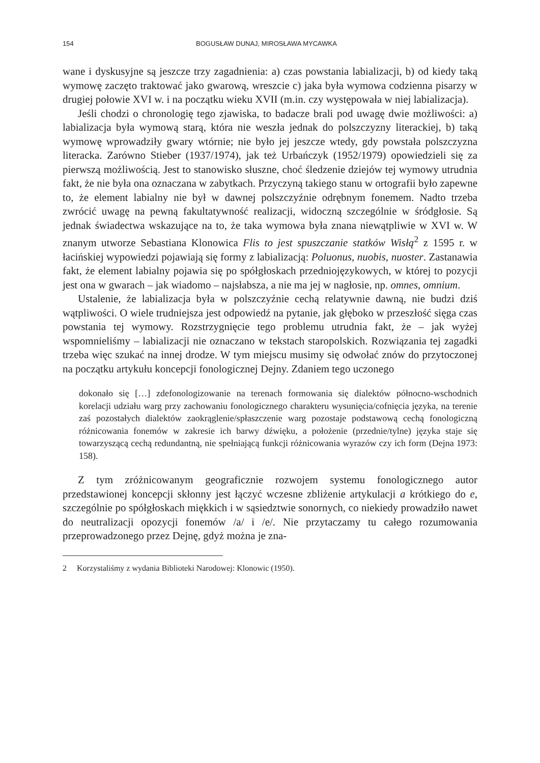154 BOGUSŁAW DUNAJ, MIROSŁAWA MYCAWKA
wane i dyskusyjne są jeszcze trzy zagadnienia: a) czas powstania labializacji, b) od kiedy taką wymowę zaczęto traktować jako gwarową, wreszcie c) jaka była wymowa codzienna pisarzy w drugiej połowie XVI w. i na początku wieku XVII (m.in. czy występowała w niej labializacja).
Jeśli chodzi o chronologię tego zjawiska, to badacze brali pod uwagę dwie możliwości: a) labializacja była wymową starą, która nie weszła jednak do polszczyzny literackiej, b) taką wymowę wprowadziły gwary wtórnie; nie było jej jeszcze wtedy, gdy powstała polszczyzna literacka. Zarówno Stieber (1937/1974), jak też Urbańczyk (1952/1979) opowiedzieli się za pierwszą możliwością. Jest to stanowisko słuszne, choć śledzenie dziejów tej wymowy utrudnia fakt, że nie była ona oznaczana w zabytkach. Przyczyną takiego stanu w ortografii było zapewne to, że element labialny nie był w dawnej polszczyźnie odrębnym fonemem. Nadto trzeba zwrócić uwagę na pewną fakultatywność realizacji, widoczną szczególnie w śródgłosie. Są jednak świadectwa wskazujące na to, że taka wymowa była znana niewątpliwie w XVI w. W znanym utworze Sebastiana Klonowica Flis to jest spuszczanie statków Wisłą<sup>2</sup> z 1595 r. w łacińskiej wypowiedzi pojawiają się formy z labializacją: Poluonus, nuobis, nuoster. Zastanawia fakt, że element labialny pojawia się po spółgłoskach przedniojęzykowych, w której to pozycji jest ona w gwarach – jak wiadomo – najsłabsza, a nie ma jej w nagłosie, np. omnes, omnium.
Ustalenie, że labializacja była w polszczyźnie cechą relatywnie dawną, nie budzi dziś wątpliwości. O wiele trudniejsza jest odpowiedź na pytanie, jak głęboko w przeszłość sięga czas powstania tej wymowy. Rozstrzygnięcie tego problemu utrudnia fakt, że – jak wyżej wspomnieliśmy – labializacji nie oznaczano w tekstach staropolskich. Rozwiązania tej zagadki trzeba więc szukać na innej drodze. W tym miejscu musimy się odwołać znów do przytoczonej na początku artykułu koncepcji fonologicznej Dejny. Zdaniem tego uczonego
dokonało się […] zdefonologizowanie na terenach formowania się dialektów północno-wschodnich korelacji udziału warg przy zachowaniu fonologicznego charakteru wysunięcia/cofnięcia języka, na terenie zaś pozostałych dialektów zaokrąglenie/spłaszczenie warg pozostaje podstawową cechą fonologiczną różnicowania fonemów w zakresie ich barwy dźwięku, a położenie (przednie/tylne) języka staje się towarzyszącą cechą redundantną, nie spełniającą funkcji różnicowania wyrazów czy ich form (Dejna 1973: 158).
Z tym zróżnicowanym geograficznie rozwojem systemu fonologicznego autor przedstawionej koncepcji skłonny jest łączyć wczesne zbliżenie artykulacji a krótkiego do e, szczególnie po spółgłoskach miękkich i w sąsiedztwie sonornych, co niekiedy prowadziło nawet do neutralizacji opozycji fonemów /a/ i /e/. Nie przytaczamy tu całego rozumowania przeprowadzonego przez Dejnę, gdyż można je zna-
2 Korzystaliśmy z wydania Biblioteki Narodowej: Klonowic (1950).